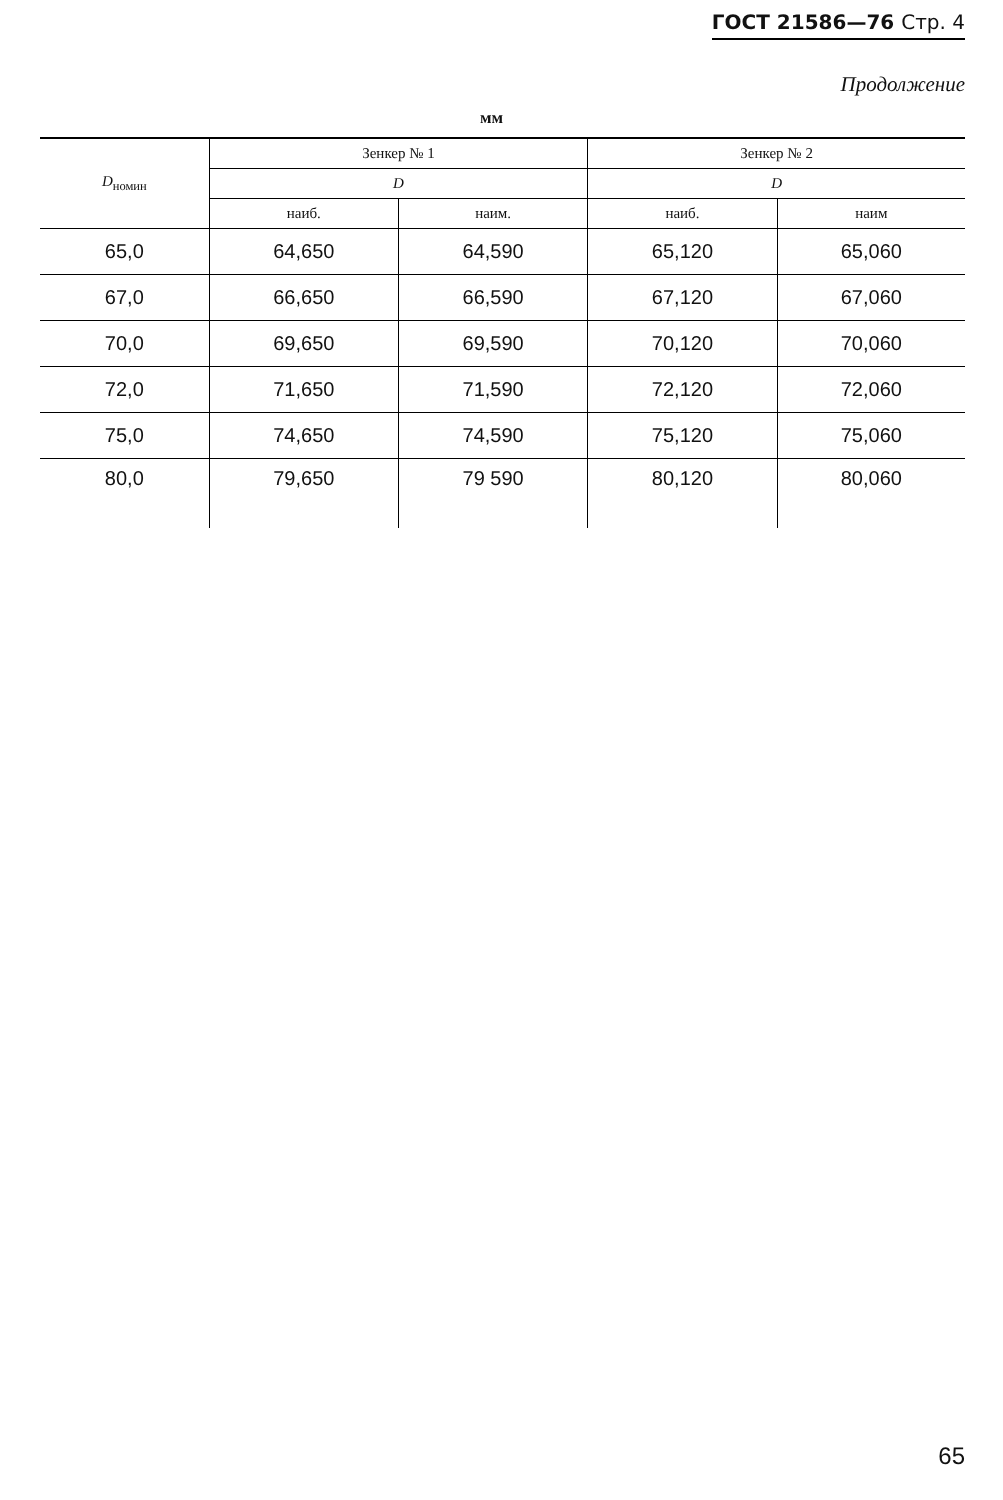ГОСТ 21586—76 Стр. 4
Продолжение
мм
| D<sub>номин</sub> | Зенкер № 1 | | Зенкер № 2 | |
| --- | --- | --- | --- | --- |
| | D | | D | |
| | наиб. | наим. | наиб. | наим |
| 65,0 | 64,650 | 64,590 | 65,120 | 65,060 |
| 67,0 | 66,650 | 66,590 | 67,120 | 67,060 |
| 70,0 | 69,650 | 69,590 | 70,120 | 70,060 |
| 72,0 | 71,650 | 71,590 | 72,120 | 72,060 |
| 75,0 | 74,650 | 74,590 | 75,120 | 75,060 |
| 80,0 | 79,650 | 79 590 | 80,120 | 80,060 |
65